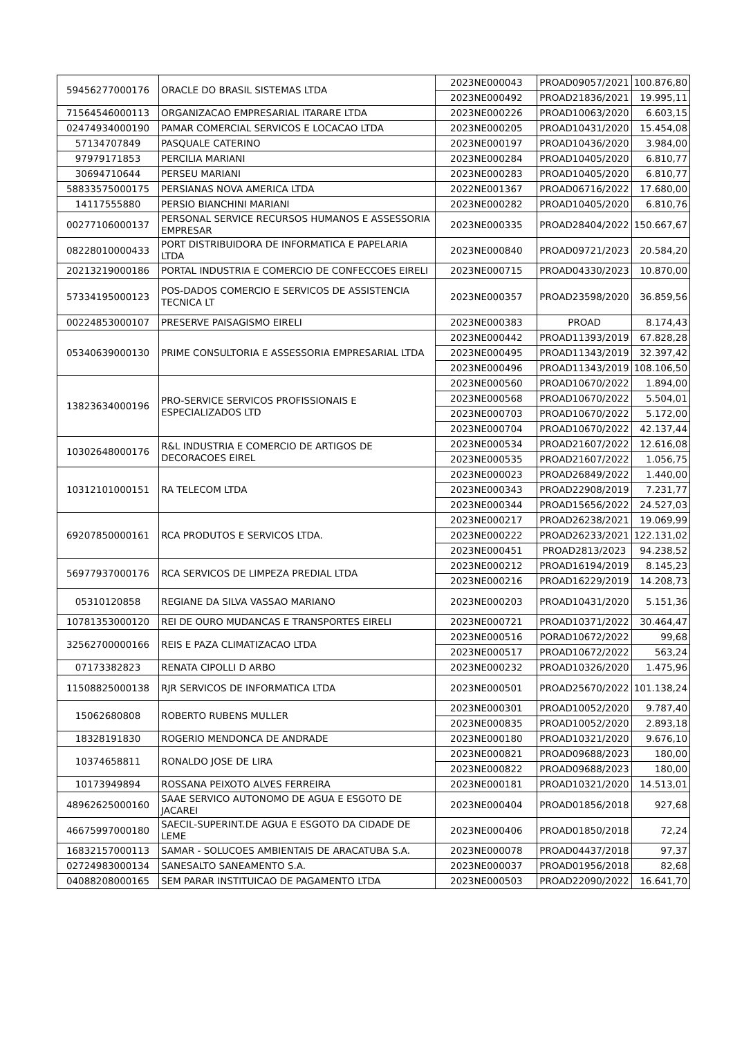| 59456277000176 | ORACLE DO BRASIL SISTEMAS LTDA | 2023NE000043 | PROAD09057/2021 | 100.876,80 |
| | | 2023NE000492 | PROAD21836/2021 | 19.995,11 |
| 71564546000113 | ORGANIZACAO EMPRESARIAL ITARARE LTDA | 2023NE000226 | PROAD10063/2020 | 6.603,15 |
| 02474934000190 | PAMAR COMERCIAL SERVICOS E LOCACAO LTDA | 2023NE000205 | PROAD10431/2020 | 15.454,08 |
| 57134707849 | PASQUALE CATERINO | 2023NE000197 | PROAD10436/2020 | 3.984,00 |
| 97979171853 | PERCILIA MARIANI | 2023NE000284 | PROAD10405/2020 | 6.810,77 |
| 30694710644 | PERSEU MARIANI | 2023NE000283 | PROAD10405/2020 | 6.810,77 |
| 58833575000175 | PERSIANAS NOVA AMERICA LTDA | 2022NE001367 | PROAD06716/2022 | 17.680,00 |
| 14117555880 | PERSIO BIANCHINI MARIANI | 2023NE000282 | PROAD10405/2020 | 6.810,76 |
| 00277106000137 | PERSONAL SERVICE RECURSOS HUMANOS E ASSESSORIA EMPRESAR | 2023NE000335 | PROAD28404/2022 | 150.667,67 |
| 08228010000433 | PORT DISTRIBUIDORA DE INFORMATICA E PAPELARIA LTDA | 2023NE000840 | PROAD09721/2023 | 20.584,20 |
| 20213219000186 | PORTAL INDUSTRIA E COMERCIO DE CONFECCOES EIRELI | 2023NE000715 | PROAD04330/2023 | 10.870,00 |
| 57334195000123 | POS-DADOS COMERCIO E SERVICOS DE ASSISTENCIA TECNICA LT | 2023NE000357 | PROAD23598/2020 | 36.859,56 |
| 00224853000107 | PRESERVE PAISAGISMO EIRELI | 2023NE000383 | PROAD | 8.174,43 |
| 05340639000130 | PRIME CONSULTORIA E ASSESSORIA EMPRESARIAL LTDA | 2023NE000442 | PROAD11393/2019 | 67.828,28 |
| | | 2023NE000495 | PROAD11343/2019 | 32.397,42 |
| | | 2023NE000496 | PROAD11343/2019 | 108.106,50 |
| 13823634000196 | PRO-SERVICE SERVICOS PROFISSIONAIS E ESPECIALIZADOS LTD | 2023NE000560 | PROAD10670/2022 | 1.894,00 |
| | | 2023NE000568 | PROAD10670/2022 | 5.504,01 |
| | | 2023NE000703 | PROAD10670/2022 | 5.172,00 |
| | | 2023NE000704 | PROAD10670/2022 | 42.137,44 |
| 10302648000176 | R&L INDUSTRIA E COMERCIO DE ARTIGOS DE DECORACOES EIREL | 2023NE000534 | PROAD21607/2022 | 12.616,08 |
| | | 2023NE000535 | PROAD21607/2022 | 1.056,75 |
| 10312101000151 | RA TELECOM LTDA | 2023NE000023 | PROAD26849/2022 | 1.440,00 |
| | | 2023NE000343 | PROAD22908/2019 | 7.231,77 |
| | | 2023NE000344 | PROAD15656/2022 | 24.527,03 |
| 69207850000161 | RCA PRODUTOS E SERVICOS LTDA. | 2023NE000217 | PROAD26238/2021 | 19.069,99 |
| | | 2023NE000222 | PROAD26233/2021 | 122.131,02 |
| | | 2023NE000451 | PROAD2813/2023 | 94.238,52 |
| 56977937000176 | RCA SERVICOS DE LIMPEZA PREDIAL LTDA | 2023NE000212 | PROAD16194/2019 | 8.145,23 |
| | | 2023NE000216 | PROAD16229/2019 | 14.208,73 |
| 05310120858 | REGIANE DA SILVA VASSAO MARIANO | 2023NE000203 | PROAD10431/2020 | 5.151,36 |
| 10781353000120 | REI DE OURO MUDANCAS E TRANSPORTES EIRELI | 2023NE000721 | PROAD10371/2022 | 30.464,47 |
| 32562700000166 | REIS E PAZA CLIMATIZACAO LTDA | 2023NE000516 | PORAD10672/2022 | 99,68 |
| | | 2023NE000517 | PROAD10672/2022 | 563,24 |
| 07173382823 | RENATA CIPOLLI D ARBO | 2023NE000232 | PROAD10326/2020 | 1.475,96 |
| 11508825000138 | RJR SERVICOS DE INFORMATICA LTDA | 2023NE000501 | PROAD25670/2022 | 101.138,24 |
| 15062680808 | ROBERTO RUBENS MULLER | 2023NE000301 | PROAD10052/2020 | 9.787,40 |
| | | 2023NE000835 | PROAD10052/2020 | 2.893,18 |
| 18328191830 | ROGERIO MENDONCA DE ANDRADE | 2023NE000180 | PROAD10321/2020 | 9.676,10 |
| 10374658811 | RONALDO JOSE DE LIRA | 2023NE000821 | PROAD09688/2023 | 180,00 |
| | | 2023NE000822 | PROAD09688/2023 | 180,00 |
| 10173949894 | ROSSANA PEIXOTO ALVES FERREIRA | 2023NE000181 | PROAD10321/2020 | 14.513,01 |
| 48962625000160 | SAAE SERVICO AUTONOMO DE AGUA E ESGOTO DE JACAREI | 2023NE000404 | PROAD01856/2018 | 927,68 |
| 46675997000180 | SAECIL-SUPERINT.DE AGUA E ESGOTO DA CIDADE DE LEME | 2023NE000406 | PROAD01850/2018 | 72,24 |
| 16832157000113 | SAMAR - SOLUCOES AMBIENTAIS DE ARACATUBA S.A. | 2023NE000078 | PROAD04437/2018 | 97,37 |
| 02724983000134 | SANESALTO SANEAMENTO S.A. | 2023NE000037 | PROAD01956/2018 | 82,68 |
| 04088208000165 | SEM PARAR INSTITUICAO DE PAGAMENTO LTDA | 2023NE000503 | PROAD22090/2022 | 16.641,70 |